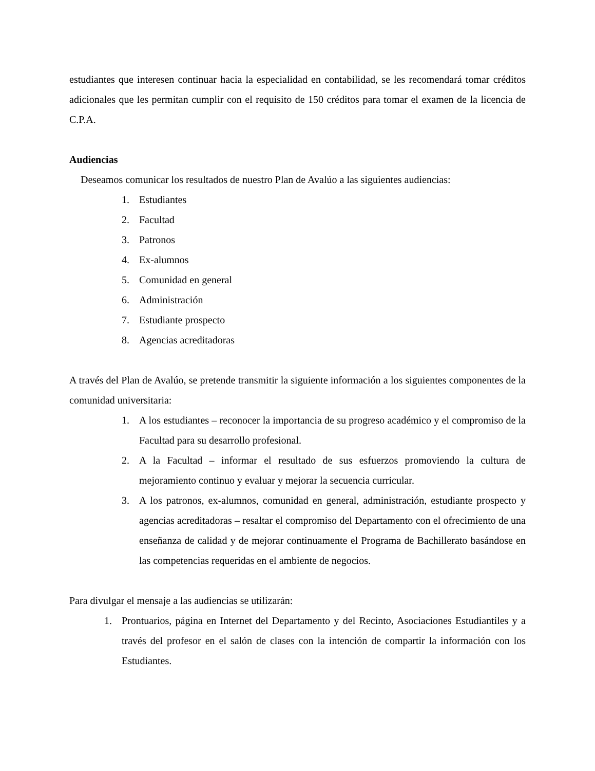estudiantes que interesen continuar hacia la especialidad en contabilidad, se les recomendará tomar créditos adicionales que les permitan cumplir con el requisito de 150 créditos para tomar el examen de la licencia de C.P.A.
Audiencias
Deseamos comunicar los resultados de nuestro Plan de Avalúo a las siguientes audiencias:
1. Estudiantes
2. Facultad
3. Patronos
4. Ex-alumnos
5. Comunidad en general
6. Administración
7. Estudiante prospecto
8. Agencias acreditadoras
A través del Plan de Avalúo, se pretende transmitir la siguiente información a los siguientes componentes de la comunidad universitaria:
1. A los estudiantes – reconocer la importancia de su progreso académico y el compromiso de la Facultad para su desarrollo profesional.
2. A la Facultad – informar el resultado de sus esfuerzos promoviendo la cultura de mejoramiento continuo y evaluar y mejorar la secuencia curricular.
3. A los patronos, ex-alumnos, comunidad en general, administración, estudiante prospecto y agencias acreditadoras – resaltar el compromiso del Departamento con el ofrecimiento de una enseñanza de calidad y de mejorar continuamente el Programa de Bachillerato basándose en las competencias requeridas en el ambiente de negocios.
Para divulgar el mensaje a las audiencias se utilizarán:
1. Prontuarios, página en Internet del Departamento y del Recinto, Asociaciones Estudiantiles y a través del profesor en el salón de clases con la intención de compartir la información con los Estudiantes.